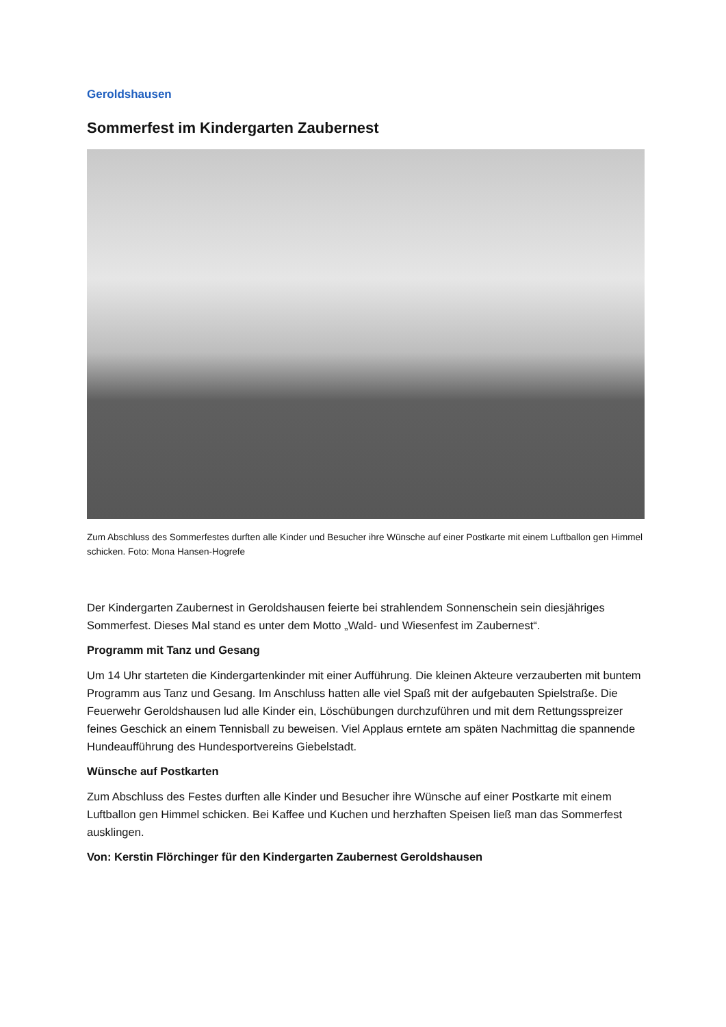Geroldshausen
Sommerfest im Kindergarten Zaubernest
Zum Abschluss des Sommerfestes durften alle Kinder und Besucher ihre Wünsche auf einer Postkarte mit einem Luftballon gen Himmel schicken. Foto: Mona Hansen-Hogrefe
Der Kindergarten Zaubernest in Geroldshausen feierte bei strahlendem Sonnenschein sein diesjähriges Sommerfest. Dieses Mal stand es unter dem Motto „Wald- und Wiesenfest im Zaubernest“.
Programm mit Tanz und Gesang
Um 14 Uhr starteten die Kindergartenkinder mit einer Aufführung. Die kleinen Akteure verzauberten mit buntem Programm aus Tanz und Gesang. Im Anschluss hatten alle viel Spaß mit der aufgebauten Spielstraße. Die Feuerwehr Geroldshausen lud alle Kinder ein, Löschübungen durchzuführen und mit dem Rettungsspreizer feines Geschick an einem Tennisball zu beweisen. Viel Applaus erntete am späten Nachmittag die spannende Hundeaufführung des Hundesportvereins Giebelstadt.
Wünsche auf Postkarten
Zum Abschluss des Festes durften alle Kinder und Besucher ihre Wünsche auf einer Postkarte mit einem Luftballon gen Himmel schicken. Bei Kaffee und Kuchen und herzhaften Speisen ließ man das Sommerfest ausklingen.
Von: Kerstin Flörchinger für den Kindergarten Zaubernest Geroldshausen